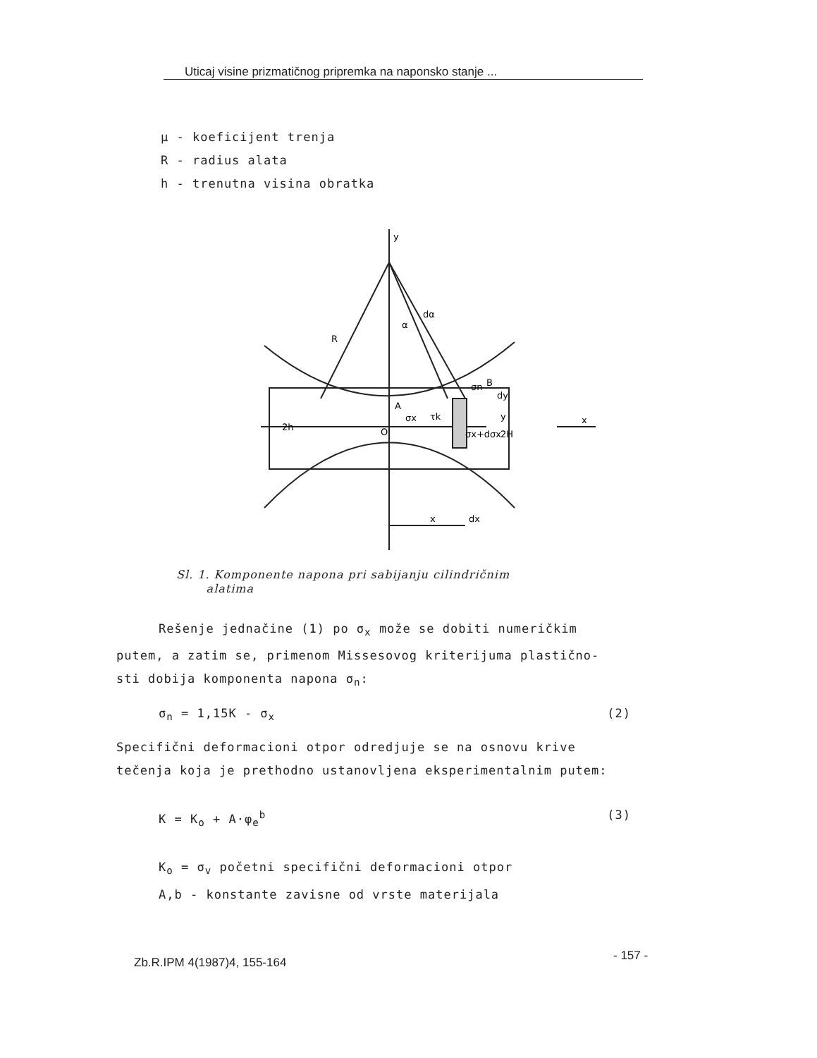Uticaj visine prizmatičnog pripremka na naponsko stanje ...
μ - koeficijent trenja
R - radius alata
h - trenutna visina obratka
y
R
A
O
σn
σx
τk
σx+dσx
x
x
dx
2H
2h
B
dy
y
α
dα
Sl. 1. Komponente napona pri sabijanju cilindričnim
alatima
Rešenje jednačine (1) po σ<sub>x</sub> može se dobiti numeričkim
putem, a zatim se, primenom Missesovog kriterijuma plastično-
sti dobija komponenta napona σ<sub>n</sub>:
σ<sub>n</sub> = 1,15K - σ<sub>x</sub> (2)
Specifični deformacioni otpor odredjuje se na osnovu krive
tečenja koja je prethodno ustanovljena eksperimentalnim putem:
K = K<sub>o</sub> + A·φ<sub>e</sub><sup>b</sup> (3)
K<sub>o</sub> = σ<sub>v</sub> početni specifični deformacioni otpor
A,b - konstante zavisne od vrste materijala
Zb.R.IPM 4(1987)4, 155-164 - 157 -